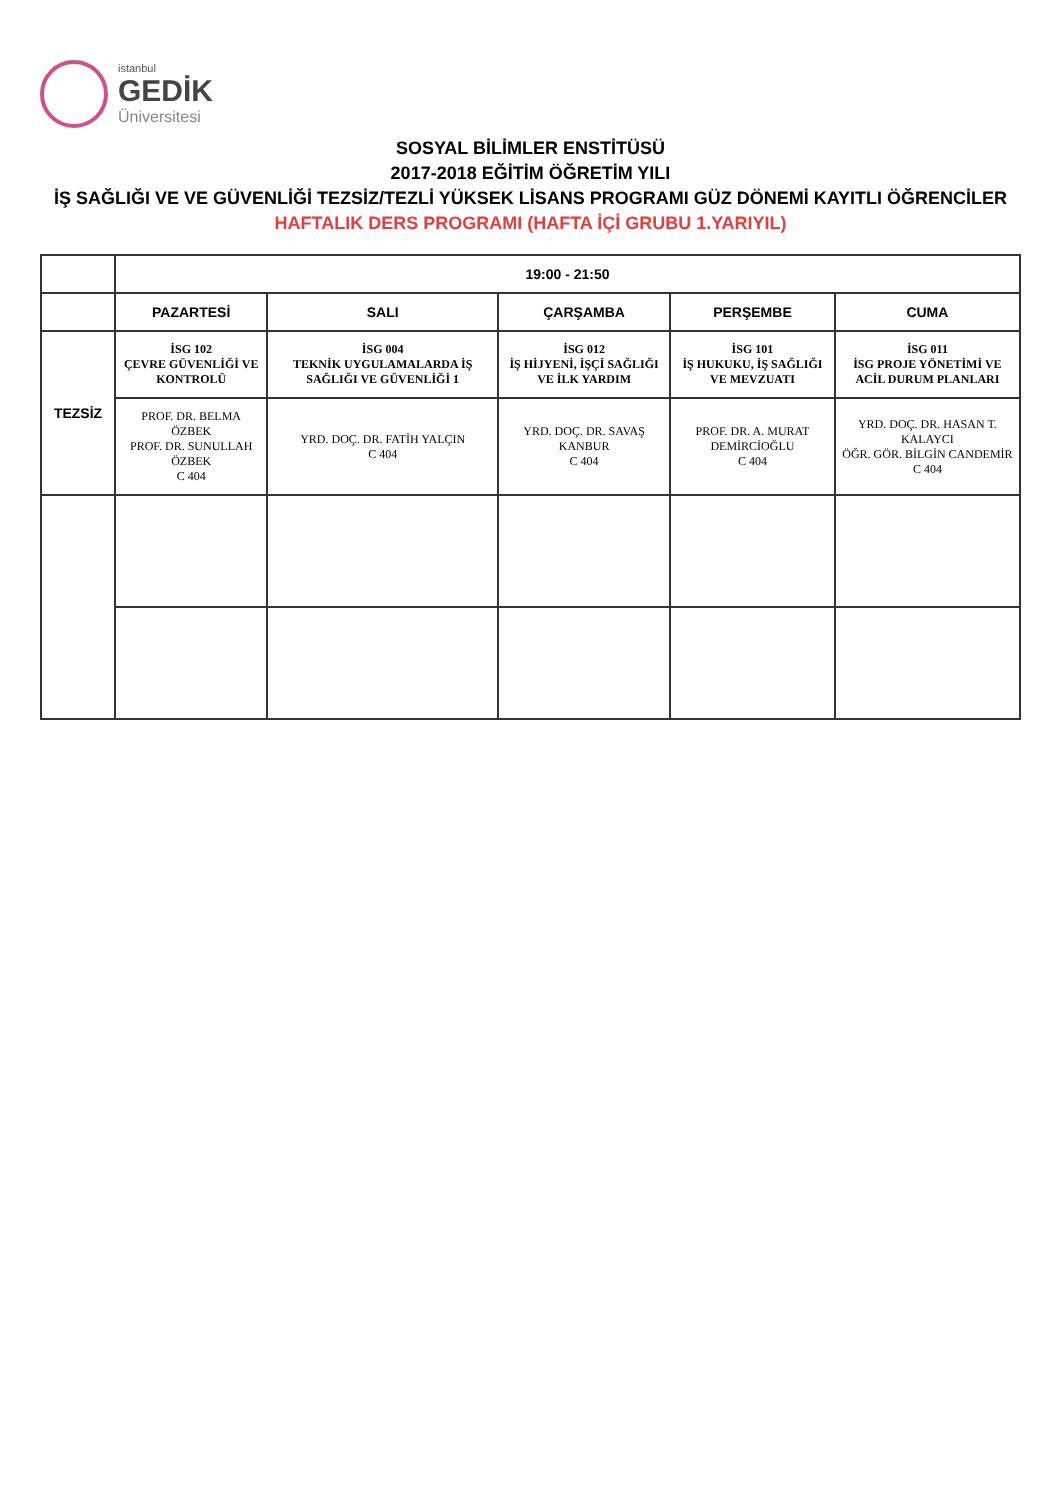istanbul
GEDİK
Üniversitesi
SOSYAL BİLİMLER ENSTİTÜSÜ
2017-2018 EĞİTİM ÖĞRETİM YILI
İŞ SAĞLIĞI VE VE GÜVENLİĞİ TEZSİZ/TEZLİ YÜKSEK LİSANS PROGRAMI GÜZ DÖNEMİ KAYITLI ÖĞRENCİLER
HAFTALIK DERS PROGRAMI (HAFTA İÇİ GRUBU 1.YARIYIL)
| | 19:00 - 21:50 | | | | |
| --- | --- | --- | --- | --- | --- |
| | PAZARTESİ | SALI | ÇARŞAMBA | PERŞEMBE | CUMA |
| TEZSİZ | İSG 102 ÇEVRE GÜVENLİĞİ VE KONTROLÜ | İSG 004 TEKNİK UYGULAMALARDA İŞ SAĞLIĞI VE GÜVENLİĞİ 1 | İSG 012 İŞ HİJYENİ, İŞÇİ SAĞLIĞI VE İLK YARDIM | İSG 101 İŞ HUKUKU, İŞ SAĞLIĞI VE MEVZUATI | İSG 011 İSG PROJE YÖNETİMİ VE ACİL DURUM PLANLARI |
| | PROF. DR. BELMA ÖZBEK PROF. DR. SUNULLAH ÖZBEK C 404 | YRD. DOÇ. DR. FATİH YALÇIN C 404 | YRD. DOÇ. DR. SAVAŞ KANBUR C 404 | PROF. DR. A. MURAT DEMİRCİOĞLU C 404 | YRD. DOÇ. DR. HASAN T. KALAYCI ÖĞR. GÖR. BİLGİN CANDEMİR C 404 |